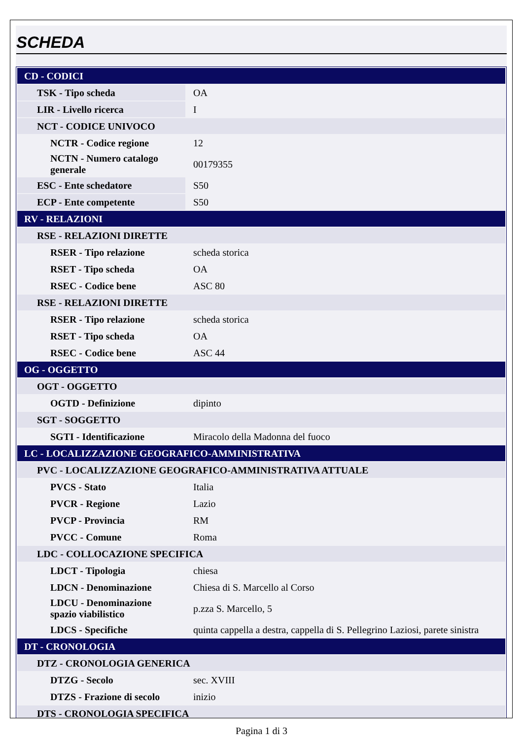SCHEDA
| CD - CODICI | |
| TSK - Tipo scheda | OA |
| LIR - Livello ricerca | I |
| NCT - CODICE UNIVOCO | |
| NCTR - Codice regione | 12 |
| NCTN - Numero catalogo generale | 00179355 |
| ESC - Ente schedatore | S50 |
| ECP - Ente competente | S50 |
| RV - RELAZIONI | |
| RSE - RELAZIONI DIRETTE | |
| RSER - Tipo relazione | scheda storica |
| RSET - Tipo scheda | OA |
| RSEC - Codice bene | ASC 80 |
| RSE - RELAZIONI DIRETTE | |
| RSER - Tipo relazione | scheda storica |
| RSET - Tipo scheda | OA |
| RSEC - Codice bene | ASC 44 |
| OG - OGGETTO | |
| OGT - OGGETTO | |
| OGTD - Definizione | dipinto |
| SGT - SOGGETTO | |
| SGTI - Identificazione | Miracolo della Madonna del fuoco |
| LC - LOCALIZZAZIONE GEOGRAFICO-AMMINISTRATIVA | |
| PVC - LOCALIZZAZIONE GEOGRAFICO-AMMINISTRATIVA ATTUALE | |
| PVCS - Stato | Italia |
| PVCR - Regione | Lazio |
| PVCP - Provincia | RM |
| PVCC - Comune | Roma |
| LDC - COLLOCAZIONE SPECIFICA | |
| LDCT - Tipologia | chiesa |
| LDCN - Denominazione | Chiesa di S. Marcello al Corso |
| LDCU - Denominazione spazio viabilistico | p.zza S. Marcello, 5 |
| LDCS - Specifiche | quinta cappella a destra, cappella di S. Pellegrino Laziosi, parete sinistra |
| DT - CRONOLOGIA | |
| DTZ - CRONOLOGIA GENERICA | |
| DTZG - Secolo | sec. XVIII |
| DTZS - Frazione di secolo | inizio |
| DTS - CRONOLOGIA SPECIFICA | |
Pagina 1 di 3